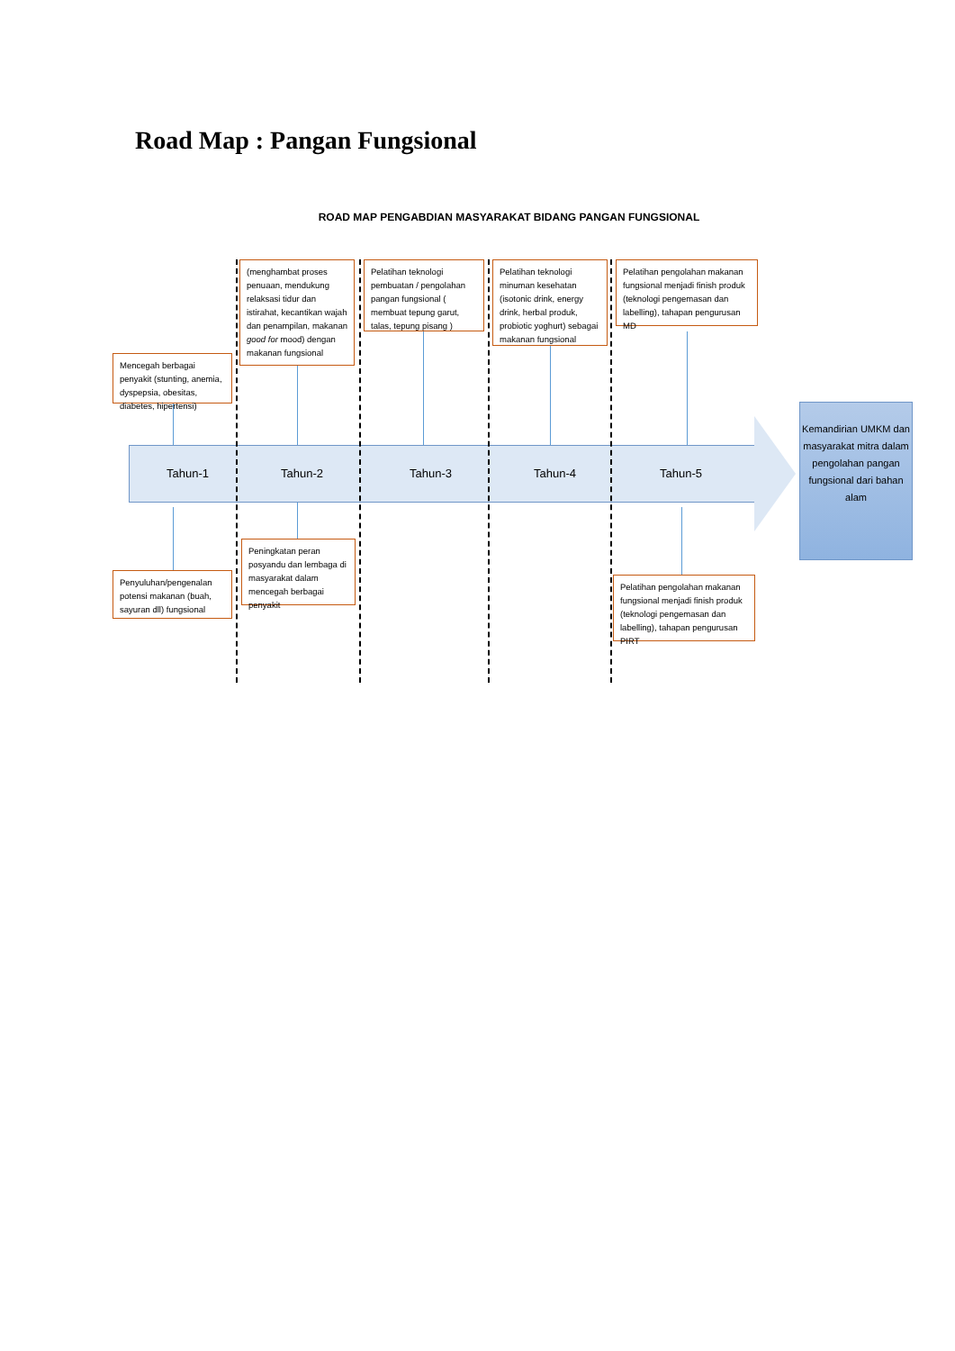Road Map : Pangan Fungsional
ROAD MAP PENGABDIAN MASYARAKAT BIDANG PANGAN FUNGSIONAL
(menghambat proses penuaan, mendukung relaksasi tidur dan istirahat, kecantikan wajah dan penampilan, makanan good for mood) dengan makanan fungsional
Pelatihan teknologi pembuatan / pengolahan pangan fungsional ( membuat tepung garut, talas, tepung pisang )
Pelatihan teknologi minuman kesehatan (isotonic drink, energy drink, herbal produk, probiotic yoghurt) sebagai makanan fungsional
Pelatihan pengolahan makanan fungsional menjadi finish produk (teknologi pengemasan dan labelling), tahapan pengurusan MD
Mencegah berbagai penyakit (stunting, anemia, dyspepsia, obesitas, diabetes, hipertensi)
Tahun-1 Tahun-2 Tahun-3 Tahun-4 Tahun-5
Kemandirian UMKM dan masyarakat mitra dalam pengolahan pangan fungsional dari bahan alam
Peningkatan peran posyandu dan lembaga di masyarakat dalam mencegah berbagai penyakit
Penyuluhan/pengenalan potensi makanan (buah, sayuran dll) fungsional
Pelatihan pengolahan makanan fungsional menjadi finish produk (teknologi pengemasan dan labelling), tahapan pengurusan PIRT